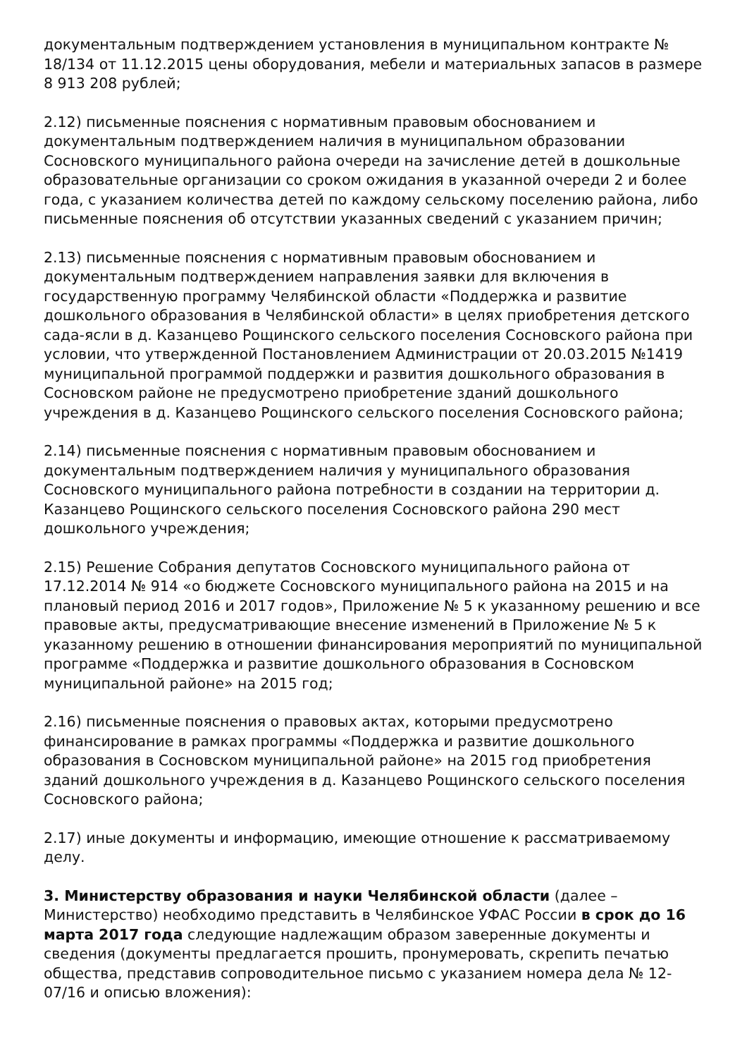документальным подтверждением установления в муниципальном контракте № 18/134 от 11.12.2015 цены оборудования, мебели и материальных запасов в размере 8 913 208 рублей;
2.12) письменные пояснения с нормативным правовым обоснованием и документальным подтверждением наличия в муниципальном образовании Сосновского муниципального района очереди на зачисление детей в дошкольные образовательные организации со сроком ожидания в указанной очереди 2 и более года, с указанием количества детей по каждому сельскому поселению района, либо письменные пояснения об отсутствии указанных сведений с указанием причин;
2.13) письменные пояснения с нормативным правовым обоснованием и документальным подтверждением направления заявки для включения в государственную программу Челябинской области «Поддержка и развитие дошкольного образования в Челябинской области» в целях приобретения детского сада-ясли в д. Казанцево Рощинского сельского поселения Сосновского района при условии, что утвержденной Постановлением Администрации от 20.03.2015 №1419 муниципальной программой поддержки и развития дошкольного образования в Сосновском районе не предусмотрено приобретение зданий дошкольного учреждения в д. Казанцево Рощинского сельского поселения Сосновского района;
2.14) письменные пояснения с нормативным правовым обоснованием и документальным подтверждением наличия у муниципального образования Сосновского муниципального района потребности в создании на территории д. Казанцево Рощинского сельского поселения Сосновского района 290 мест дошкольного учреждения;
2.15) Решение Собрания депутатов Сосновского муниципального района от 17.12.2014 № 914 «о бюджете Сосновского муниципального района на 2015 и на плановый период 2016 и 2017 годов», Приложение № 5 к указанному решению и все правовые акты, предусматривающие внесение изменений в Приложение № 5 к указанному решению в отношении финансирования мероприятий по муниципальной программе «Поддержка и развитие дошкольного образования в Сосновском муниципальной районе» на 2015 год;
2.16) письменные пояснения о правовых актах, которыми предусмотрено финансирование в рамках программы «Поддержка и развитие дошкольного образования в Сосновском муниципальной районе» на 2015 год приобретения зданий дошкольного учреждения в д. Казанцево Рощинского сельского поселения Сосновского района;
2.17) иные документы и информацию, имеющие отношение к рассматриваемому делу.
3. Министерству образования и науки Челябинской области (далее – Министерство) необходимо представить в Челябинское УФАС России в срок до 16 марта 2017 года следующие надлежащим образом заверенные документы и сведения (документы предлагается прошить, пронумеровать, скрепить печатью общества, представив сопроводительное письмо с указанием номера дела № 12-07/16 и описью вложения):